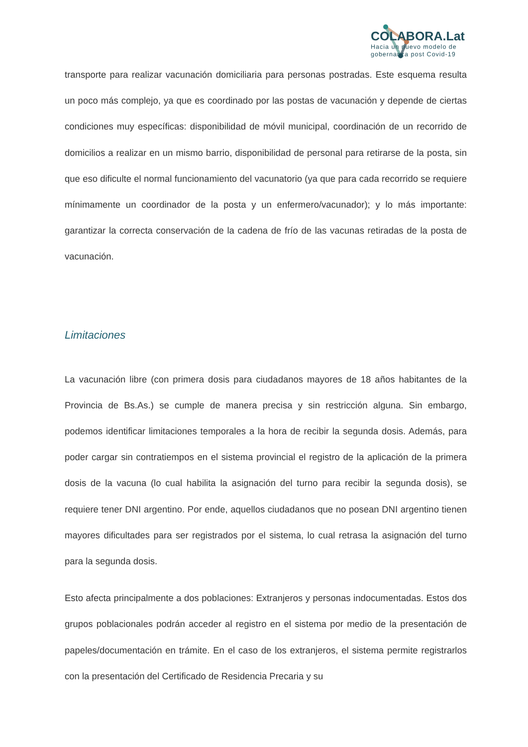COLABORA.Lat
Hacia un nuevo modelo de
gobernanza post Covid-19
transporte para realizar vacunación domiciliaria para personas postradas. Este esquema resulta un poco más complejo, ya que es coordinado por las postas de vacunación y depende de ciertas condiciones muy específicas: disponibilidad de móvil municipal, coordinación de un recorrido de domicilios a realizar en un mismo barrio, disponibilidad de personal para retirarse de la posta, sin que eso dificulte el normal funcionamiento del vacunatorio (ya que para cada recorrido se requiere mínimamente un coordinador de la posta y un enfermero/vacunador); y lo más importante: garantizar la correcta conservación de la cadena de frío de las vacunas retiradas de la posta de vacunación.
Limitaciones
La vacunación libre (con primera dosis para ciudadanos mayores de 18 años habitantes de la Provincia de Bs.As.) se cumple de manera precisa y sin restricción alguna. Sin embargo, podemos identificar limitaciones temporales a la hora de recibir la segunda dosis. Además, para poder cargar sin contratiempos en el sistema provincial el registro de la aplicación de la primera dosis de la vacuna (lo cual habilita la asignación del turno para recibir la segunda dosis), se requiere tener DNI argentino. Por ende, aquellos ciudadanos que no posean DNI argentino tienen mayores dificultades para ser registrados por el sistema, lo cual retrasa la asignación del turno para la segunda dosis.
Esto afecta principalmente a dos poblaciones: Extranjeros y personas indocumentadas. Estos dos grupos poblacionales podrán acceder al registro en el sistema por medio de la presentación de papeles/documentación en trámite. En el caso de los extranjeros, el sistema permite registrarlos con la presentación del Certificado de Residencia Precaria y su